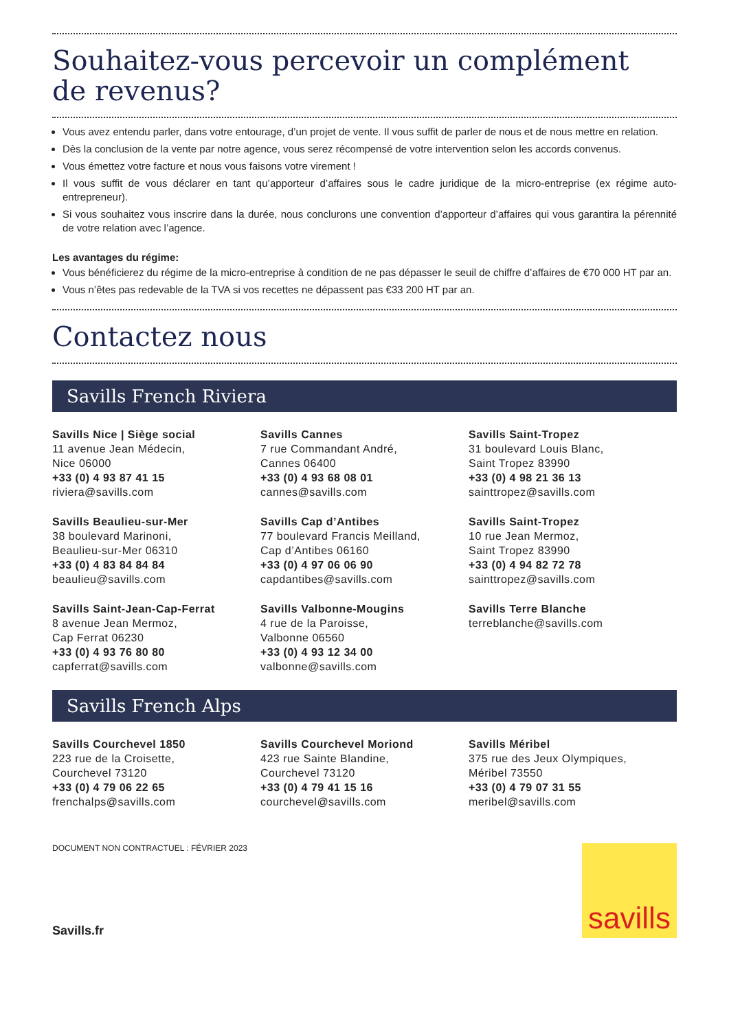Souhaitez-vous percevoir un complément
de revenus?
Vous avez entendu parler, dans votre entourage, d’un projet de vente. Il vous suffit de parler de nous et de nous mettre en relation.
Dès la conclusion de la vente par notre agence, vous serez récompensé de votre intervention selon les accords convenus.
Vous émettez votre facture et nous vous faisons votre virement !
Il vous suffit de vous déclarer en tant qu’apporteur d’affaires sous le cadre juridique de la micro-entreprise (ex régime auto-entrepreneur).
Si vous souhaitez vous inscrire dans la durée, nous conclurons une convention d’apporteur d’affaires qui vous garantira la pérennité de votre relation avec l’agence.
Les avantages du régime:
Vous bénéficierez du régime de la micro-entreprise à condition de ne pas dépasser le seuil de chiffre d’affaires de €70 000 HT par an.
Vous n’êtes pas redevable de la TVA si vos recettes ne dépassent pas €33 200 HT par an.
Contactez nous
Savills French Riviera
Savills Nice | Siège social
11 avenue Jean Médecin,
Nice 06000
+33 (0) 4 93 87 41 15
riviera@savills.com
Savills Cannes
7 rue Commandant André,
Cannes 06400
+33 (0) 4 93 68 08 01
cannes@savills.com
Savills Saint-Tropez
31 boulevard Louis Blanc,
Saint Tropez 83990
+33 (0) 4 98 21 36 13
sainttropez@savills.com
Savills Beaulieu-sur-Mer
38 boulevard Marinoni,
Beaulieu-sur-Mer 06310
+33 (0) 4 83 84 84 84
beaulieu@savills.com
Savills Cap d’Antibes
77 boulevard Francis Meilland,
Cap d’Antibes 06160
+33 (0) 4 97 06 06 90
capdantibes@savills.com
Savills Saint-Tropez
10 rue Jean Mermoz,
Saint Tropez 83990
+33 (0) 4 94 82 72 78
sainttropez@savills.com
Savills Saint-Jean-Cap-Ferrat
8 avenue Jean Mermoz,
Cap Ferrat 06230
+33 (0) 4 93 76 80 80
capferrat@savills.com
Savills Valbonne-Mougins
4 rue de la Paroisse,
Valbonne 06560
+33 (0) 4 93 12 34 00
valbonne@savills.com
Savills Terre Blanche
terreblanche@savills.com
Savills French Alps
Savills Courchevel 1850
223 rue de la Croisette,
Courchevel 73120
+33 (0) 4 79 06 22 65
frenchalps@savills.com
Savills Courchevel Moriond
423 rue Sainte Blandine,
Courchevel 73120
+33 (0) 4 79 41 15 16
courchevel@savills.com
Savills Méribel
375 rue des Jeux Olympiques,
Méribel 73550
+33 (0) 4 79 07 31 55
meribel@savills.com
DOCUMENT NON CONTRACTUEL : FÉVRIER 2023
Savills.fr
savills